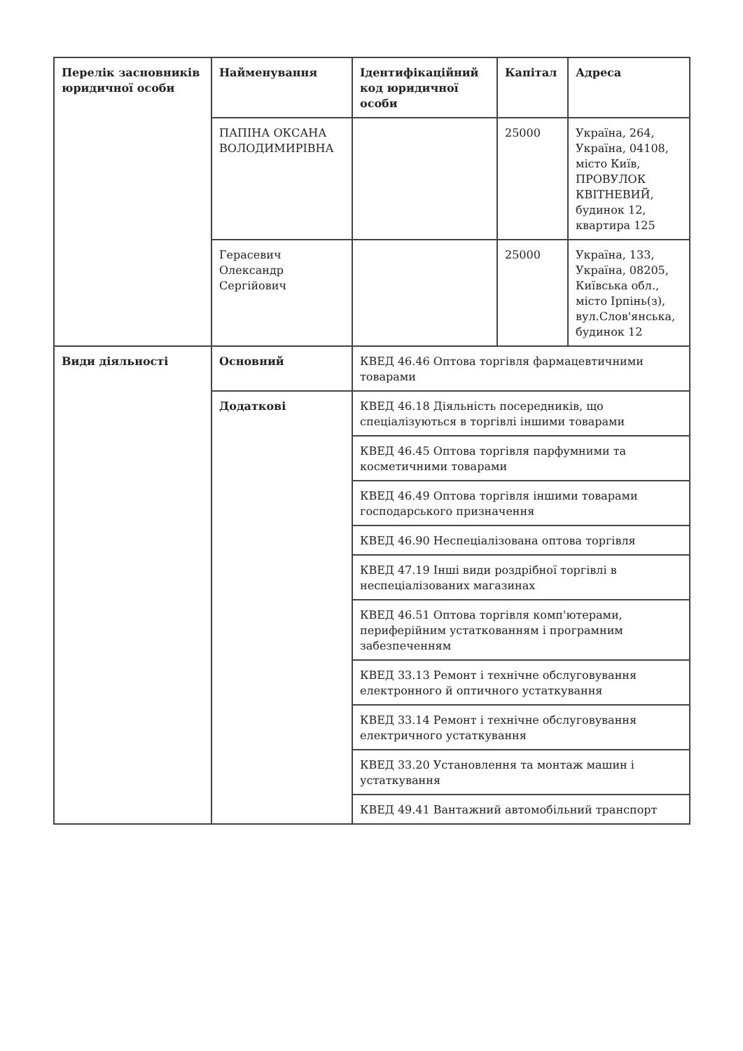| Перелік засновників юридичної особи | Найменування | Ідентифікаційний код юридичної особи | Капітал | Адреса |
| --- | --- | --- | --- | --- |
| | ПАПІНА ОКСАНА ВОЛОДИМИРІВНА | | 25000 | Україна, 264, Україна, 04108, місто Київ, ПРОВУЛОК КВІТНЕВИЙ, будинок 12, квартира 125 |
| | Герасевич Олександр Сергійович | | 25000 | Україна, 133, Україна, 08205, Київська обл., місто Ірпінь(з), вул.Слов'янська, будинок 12 |
| Види діяльності | Основний | КВЕД 46.46 Оптова торгівля фармацевтичними товарами | | |
| | Додаткові | КВЕД 46.18 Діяльність посередників, що спеціалізуються в торгівлі іншими товарами | | |
| | | КВЕД 46.45 Оптова торгівля парфумними та косметичними товарами | | |
| | | КВЕД 46.49 Оптова торгівля іншими товарами господарського призначення | | |
| | | КВЕД 46.90 Неспеціалізована оптова торгівля | | |
| | | КВЕД 47.19 Інші види роздрібної торгівлі в неспеціалізованих магазинах | | |
| | | КВЕД 46.51 Оптова торгівля комп'ютерами, периферійним устаткованням і програмним забезпеченням | | |
| | | КВЕД 33.13 Ремонт і технічне обслуговування електронного й оптичного устаткування | | |
| | | КВЕД 33.14 Ремонт і технічне обслуговування електричного устаткування | | |
| | | КВЕД 33.20 Установлення та монтаж машин і устаткування | | |
| | | КВЕД 49.41 Вантажний автомобільний транспорт | | |